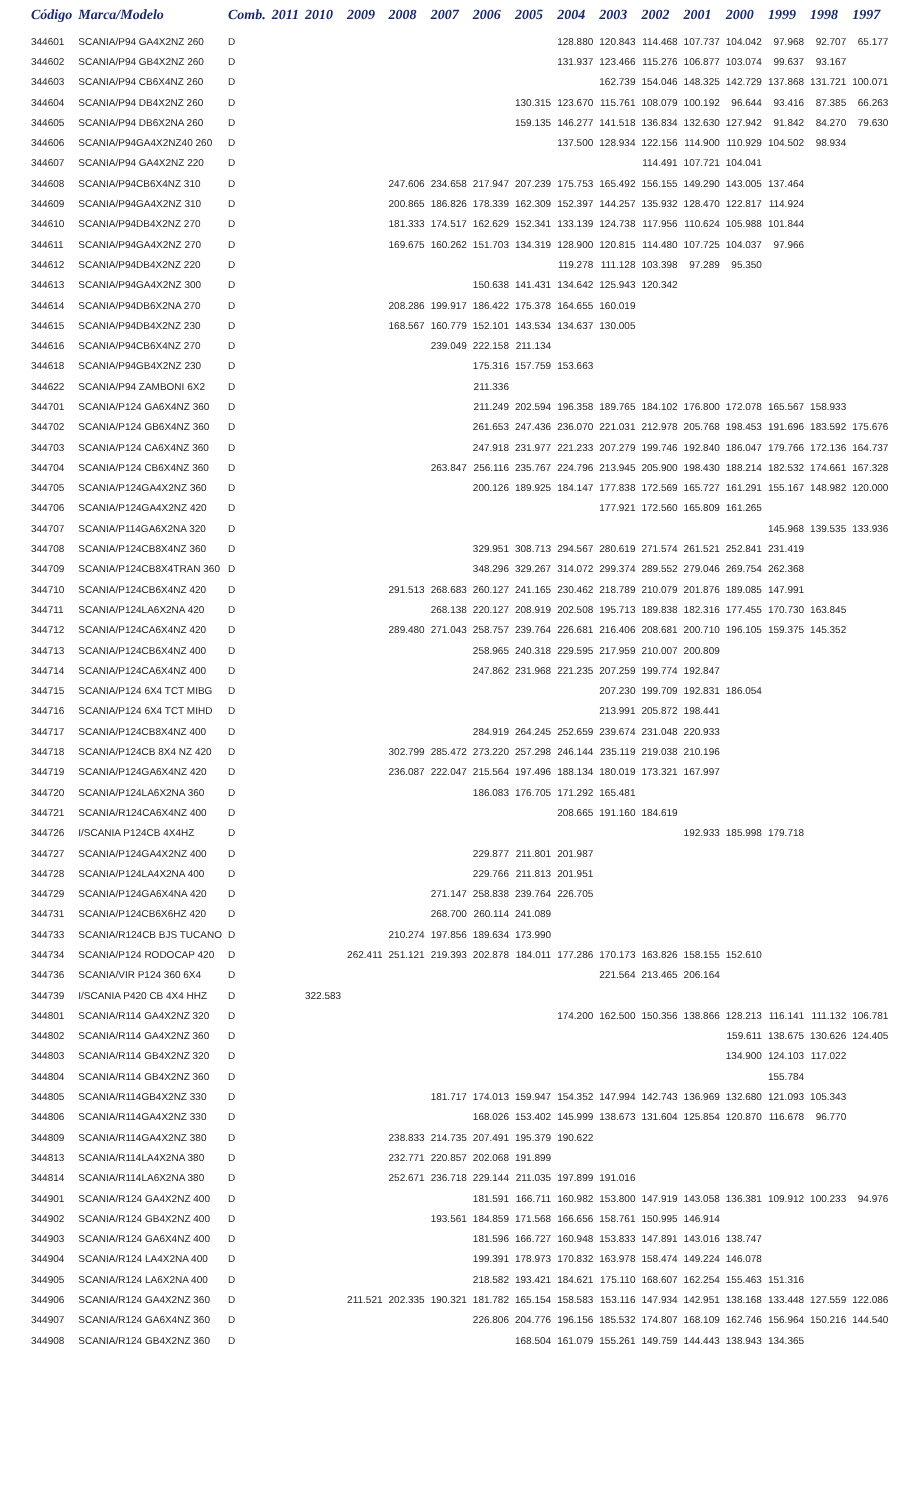| Código | Marca/Modelo | Comb. | 2011 | 2010 | 2009 | 2008 | 2007 | 2006 | 2005 | 2004 | 2003 | 2002 | 2001 | 2000 | 1999 | 1998 | 1997 |
| --- | --- | --- | --- | --- | --- | --- | --- | --- | --- | --- | --- | --- | --- | --- | --- | --- | --- |
| 344601 | SCANIA/P94 GA4X2NZ 260 | D | | | | | | | | 128.880 | 120.843 | 114.468 | 107.737 | 104.042 | 97.968 | 92.707 | 65.177 |
| 344602 | SCANIA/P94 GB4X2NZ 260 | D | | | | | | | | 131.937 | 123.466 | 115.276 | 106.877 | 103.074 | 99.637 | 93.167 | |
| 344603 | SCANIA/P94 CB6X4NZ 260 | D | | | | | | | | | 162.739 | 154.046 | 148.325 | 142.729 | 137.868 | 131.721 | 100.071 |
| 344604 | SCANIA/P94 DB4X2NZ 260 | D | | | | | | | 130.315 | 123.670 | 115.761 | 108.079 | 100.192 | 96.644 | 93.416 | 87.385 | 66.263 |
| 344605 | SCANIA/P94 DB6X2NA 260 | D | | | | | | | 159.135 | 146.277 | 141.518 | 136.834 | 132.630 | 127.942 | 91.842 | 84.270 | 79.630 |
| 344606 | SCANIA/P94GA4X2NZ40 260 | D | | | | | | | | 137.500 | 128.934 | 122.156 | 114.900 | 110.929 | 104.502 | 98.934 | |
| 344607 | SCANIA/P94 GA4X2NZ 220 | D | | | | | | | | | | 114.491 | 107.721 | 104.041 | | | |
| 344608 | SCANIA/P94CB6X4NZ 310 | D | | | | 247.606 | 234.658 | 217.947 | 207.239 | 175.753 | 165.492 | 156.155 | 149.290 | 143.005 | 137.464 | | |
| 344609 | SCANIA/P94GA4X2NZ 310 | D | | | | 200.865 | 186.826 | 178.339 | 162.309 | 152.397 | 144.257 | 135.932 | 128.470 | 122.817 | 114.924 | | |
| 344610 | SCANIA/P94DB4X2NZ 270 | D | | | | 181.333 | 174.517 | 162.629 | 152.341 | 133.139 | 124.738 | 117.956 | 110.624 | 105.988 | 101.844 | | |
| 344611 | SCANIA/P94GA4X2NZ 270 | D | | | | 169.675 | 160.262 | 151.703 | 134.319 | 128.900 | 120.815 | 114.480 | 107.725 | 104.037 | 97.966 | | |
| 344612 | SCANIA/P94DB4X2NZ 220 | D | | | | | | | | 119.278 | 111.128 | 103.398 | 97.289 | 95.350 | | | |
| 344613 | SCANIA/P94GA4X2NZ 300 | D | | | | | | 150.638 | 141.431 | 134.642 | 125.943 | 120.342 | | | | | |
| 344614 | SCANIA/P94DB6X2NA 270 | D | | | | 208.286 | 199.917 | 186.422 | 175.378 | 164.655 | 160.019 | | | | | | |
| 344615 | SCANIA/P94DB4X2NZ 230 | D | | | | 168.567 | 160.779 | 152.101 | 143.534 | 134.637 | 130.005 | | | | | | |
| 344616 | SCANIA/P94CB6X4NZ 270 | D | | | | | 239.049 | 222.158 | 211.134 | | | | | | | | |
| 344618 | SCANIA/P94GB4X2NZ 230 | D | | | | | | 175.316 | 157.759 | 153.663 | | | | | | | |
| 344622 | SCANIA/P94 ZAMBONI 6X2 | D | | | | | | 211.336 | | | | | | | | | |
| 344701 | SCANIA/P124 GA6X4NZ 360 | D | | | | | | 211.249 | 202.594 | 196.358 | 189.765 | 184.102 | 176.800 | 172.078 | 165.567 | 158.933 | |
| 344702 | SCANIA/P124 GB6X4NZ 360 | D | | | | | | 261.653 | 247.436 | 236.070 | 221.031 | 212.978 | 205.768 | 198.453 | 191.696 | 183.592 | 175.676 |
| 344703 | SCANIA/P124 CA6X4NZ 360 | D | | | | | | 247.918 | 231.977 | 221.233 | 207.279 | 199.746 | 192.840 | 186.047 | 179.766 | 172.136 | 164.737 |
| 344704 | SCANIA/P124 CB6X4NZ 360 | D | | | | | 263.847 | 256.116 | 235.767 | 224.796 | 213.945 | 205.900 | 198.430 | 188.214 | 182.532 | 174.661 | 167.328 |
| 344705 | SCANIA/P124GA4X2NZ 360 | D | | | | | | 200.126 | 189.925 | 184.147 | 177.838 | 172.569 | 165.727 | 161.291 | 155.167 | 148.982 | 120.000 |
| 344706 | SCANIA/P124GA4X2NZ 420 | D | | | | | | | | | 177.921 | 172.560 | 165.809 | 161.265 | | | |
| 344707 | SCANIA/P114GA6X2NA 320 | D | | | | | | | | | | | | | 145.968 | 139.535 | 133.936 |
| 344708 | SCANIA/P124CB8X4NZ 360 | D | | | | | | 329.951 | 308.713 | 294.567 | 280.619 | 271.574 | 261.521 | 252.841 | 231.419 | | |
| 344709 | SCANIA/P124CB8X4TRAN 360 | D | | | | | | 348.296 | 329.267 | 314.072 | 299.374 | 289.552 | 279.046 | 269.754 | 262.368 | | |
| 344710 | SCANIA/P124CB6X4NZ 420 | D | | | | 291.513 | 268.683 | 260.127 | 241.165 | 230.462 | 218.789 | 210.079 | 201.876 | 189.085 | 147.991 | | |
| 344711 | SCANIA/P124LA6X2NA 420 | D | | | | | 268.138 | 220.127 | 208.919 | 202.508 | 195.713 | 189.838 | 182.316 | 177.455 | 170.730 | 163.845 | |
| 344712 | SCANIA/P124CA6X4NZ 420 | D | | | | 289.480 | 271.043 | 258.757 | 239.764 | 226.681 | 216.406 | 208.681 | 200.710 | 196.105 | 159.375 | 145.352 | |
| 344713 | SCANIA/P124CB6X4NZ 400 | D | | | | | | 258.965 | 240.318 | 229.595 | 217.959 | 210.007 | 200.809 | | | | |
| 344714 | SCANIA/P124CA6X4NZ 400 | D | | | | | | 247.862 | 231.968 | 221.235 | 207.259 | 199.774 | 192.847 | | | | |
| 344715 | SCANIA/P124 6X4 TCT MIBG | D | | | | | | | | | 207.230 | 199.709 | 192.831 | 186.054 | | | |
| 344716 | SCANIA/P124 6X4 TCT MIHD | D | | | | | | | | | 213.991 | 205.872 | 198.441 | | | | |
| 344717 | SCANIA/P124CB8X4NZ 400 | D | | | | | | 284.919 | 264.245 | 252.659 | 239.674 | 231.048 | 220.933 | | | | |
| 344718 | SCANIA/P124CB 8X4 NZ 420 | D | | | | 302.799 | 285.472 | 273.220 | 257.298 | 246.144 | 235.119 | 219.038 | 210.196 | | | | |
| 344719 | SCANIA/P124GA6X4NZ 420 | D | | | | 236.087 | 222.047 | 215.564 | 197.496 | 188.134 | 180.019 | 173.321 | 167.997 | | | | |
| 344720 | SCANIA/P124LA6X2NA 360 | D | | | | | | 186.083 | 176.705 | 171.292 | 165.481 | | | | | | |
| 344721 | SCANIA/R124CA6X4NZ 400 | D | | | | | | | | 208.665 | 191.160 | 184.619 | | | | | |
| 344726 | I/SCANIA P124CB 4X4HZ | D | | | | | | | | | | | 192.933 | 185.998 | 179.718 | | |
| 344727 | SCANIA/P124GA4X2NZ 400 | D | | | | | | 229.877 | 211.801 | 201.987 | | | | | | | |
| 344728 | SCANIA/P124LA4X2NA 400 | D | | | | | | 229.766 | 211.813 | 201.951 | | | | | | | |
| 344729 | SCANIA/P124GA6X4NA 420 | D | | | | | 271.147 | 258.838 | 239.764 | 226.705 | | | | | | | |
| 344731 | SCANIA/P124CB6X6HZ 420 | D | | | | | 268.700 | 260.114 | 241.089 | | | | | | | | |
| 344733 | SCANIA/R124CB BJS TUCANO | D | | | | 210.274 | 197.856 | 189.634 | 173.990 | | | | | | | | |
| 344734 | SCANIA/P124 RODOCAP 420 | D | | | 262.411 | 251.121 | 219.393 | 202.878 | 184.011 | 177.286 | 170.173 | 163.826 | 158.155 | 152.610 | | | |
| 344736 | SCANIA/VIR P124 360 6X4 | D | | | | | | | | | 221.564 | 213.465 | 206.164 | | | | |
| 344739 | I/SCANIA P420 CB 4X4 HHZ | D | | 322.583 | | | | | | | | | | | | | |
| 344801 | SCANIA/R114 GA4X2NZ 320 | D | | | | | | | | 174.200 | 162.500 | 150.356 | 138.866 | 128.213 | 116.141 | 111.132 | 106.781 |
| 344802 | SCANIA/R114 GA4X2NZ 360 | D | | | | | | | | | | | | 159.611 | 138.675 | 130.626 | 124.405 |
| 344803 | SCANIA/R114 GB4X2NZ 320 | D | | | | | | | | | | | | 134.900 | 124.103 | 117.022 | |
| 344804 | SCANIA/R114 GB4X2NZ 360 | D | | | | | | | | | | | | | 155.784 | | |
| 344805 | SCANIA/R114GB4X2NZ 330 | D | | | | | 181.717 | 174.013 | 159.947 | 154.352 | 147.994 | 142.743 | 136.969 | 132.680 | 121.093 | 105.343 | |
| 344806 | SCANIA/R114GA4X2NZ 330 | D | | | | | | 168.026 | 153.402 | 145.999 | 138.673 | 131.604 | 125.854 | 120.870 | 116.678 | 96.770 | |
| 344809 | SCANIA/R114GA4X2NZ 380 | D | | | | 238.833 | 214.735 | 207.491 | 195.379 | 190.622 | | | | | | | |
| 344813 | SCANIA/R114LA4X2NA 380 | D | | | | 232.771 | 220.857 | 202.068 | 191.899 | | | | | | | | |
| 344814 | SCANIA/R114LA6X2NA 380 | D | | | | 252.671 | 236.718 | 229.144 | 211.035 | 197.899 | 191.016 | | | | | | |
| 344901 | SCANIA/R124 GA4X2NZ 400 | D | | | | | | 181.591 | 166.711 | 160.982 | 153.800 | 147.919 | 143.058 | 136.381 | 109.912 | 100.233 | 94.976 |
| 344902 | SCANIA/R124 GB4X2NZ 400 | D | | | | | 193.561 | 184.859 | 171.568 | 166.656 | 158.761 | 150.995 | 146.914 | | | | |
| 344903 | SCANIA/R124 GA6X4NZ 400 | D | | | | | | 181.596 | 166.727 | 160.948 | 153.833 | 147.891 | 143.016 | 138.747 | | | |
| 344904 | SCANIA/R124 LA4X2NA 400 | D | | | | | | 199.391 | 178.973 | 170.832 | 163.978 | 158.474 | 149.224 | 146.078 | | | |
| 344905 | SCANIA/R124 LA6X2NA 400 | D | | | | | | 218.582 | 193.421 | 184.621 | 175.110 | 168.607 | 162.254 | 155.463 | 151.316 | | |
| 344906 | SCANIA/R124 GA4X2NZ 360 | D | | | 211.521 | 202.335 | 190.321 | 181.782 | 165.154 | 158.583 | 153.116 | 147.934 | 142.951 | 138.168 | 133.448 | 127.559 | 122.086 |
| 344907 | SCANIA/R124 GA6X4NZ 360 | D | | | | | | 226.806 | 204.776 | 196.156 | 185.532 | 174.807 | 168.109 | 162.746 | 156.964 | 150.216 | 144.540 |
| 344908 | SCANIA/R124 GB4X2NZ 360 | D | | | | | | | 168.504 | 161.079 | 155.261 | 149.759 | 144.443 | 138.943 | 134.365 | | |